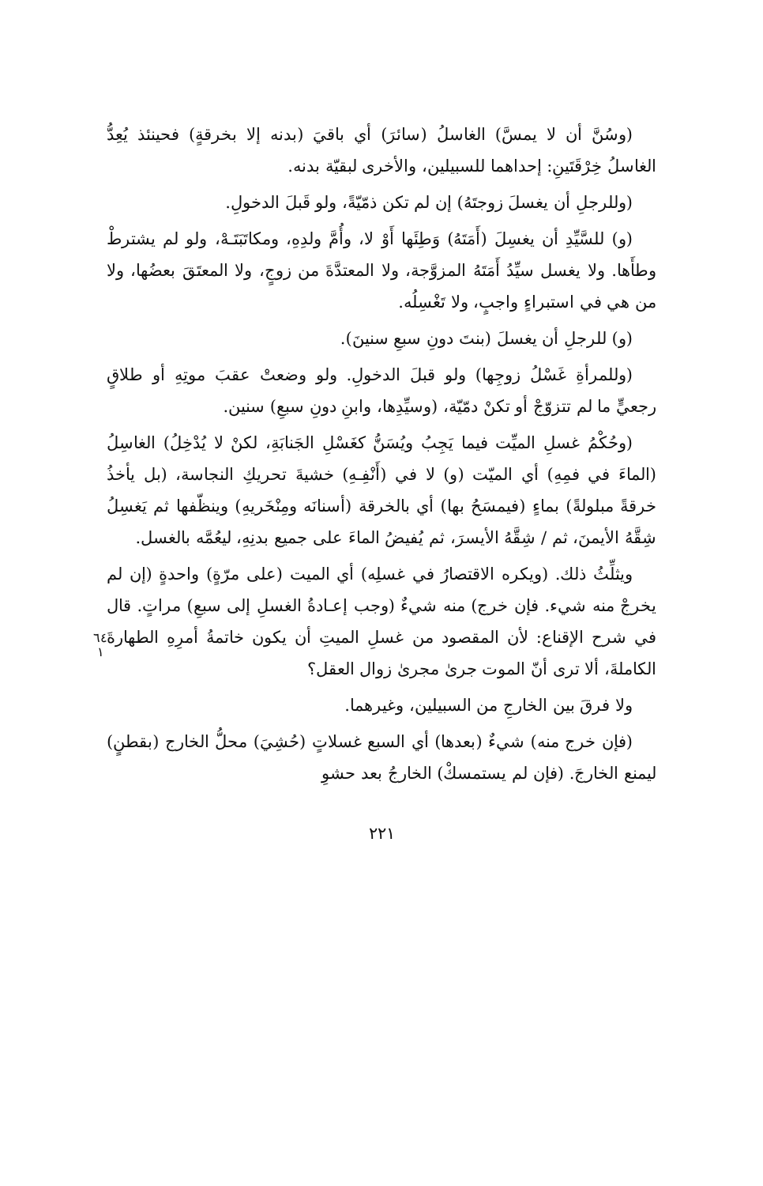(وسُنَّ أن لا يمسَّ) الغاسلُ (سائرَ) أي باقيَ (بدنه إلا بخرقةٍ) فحينئذ يُعِدُّ الغاسلُ خِرْقَتَينِ: إحداهما للسبيلين، والأخرى لبقيّة بدنه.
(وللرجلِ أن يغسلَ زوجتَهُ) إن لم تكن ذمّيّةً، ولو قَبلَ الدخولِ.
(و) للسَّيِّدِ أن يغسِلَ (أَمَتَهُ) وَطِئَها أَوْ لا، وأُمَّ ولدِهِ، ومكاتَبَتَـهْ، ولو لم يشترطْ وطأَها. ولا يغسل سيِّدُ أَمَتَهُ المزوَّجة، ولا المعتدَّةَ من زوجٍ، ولا المعتَقَ بعضُها، ولا من هي في استبراءٍ واجبٍ، ولا تَغْسِلُه.
(و) للرجلِ أن يغسلَ (بنتَ دونِ سبعِ سنينَ).
(وللمرأةِ غَسْلُ زوجِها) ولو قبلَ الدخولِ. ولو وضعتْ عقبَ موتِهِ أو طلاقٍ رجعيٍّ ما لم تتزوّجْ أو تكنْ دمّيّة، (وسيِّدِها، وابنِ دونِ سبعِ) سنين.
(وحُكْمُ غسلِ الميِّت فيما يَجِبُ ويُسَنُّ كغَسْلِ الجَنابَةِ، لكنْ لا يُدْخِلُ) الغاسِلُ (الماءَ في فمِهِ) أي الميّت (و) لا في (أَنْفِـهِ) خشيةَ تحريكِ النجاسة، (بل يأخذُ خرقةً مبلولةً) بماءٍ (فيمسَحُ بها) أي بالخرقة (أسنانَه ومِنْخَريهِ) وينظّفها ثم يَغسِلُ شِقَّهُ الأيمنَ، ثم / شِقَّهُ الأيسرَ، ثم يُفيضُ الماءَ على جميع بدنِهِ، ليعُمَّه بالغسل.
٦٤
١
ويثلِّثُ ذلك. (ويكره الاقتصارُ في غسلِه) أي الميت (على مرّةٍ) واحدةٍ (إن لم يخرجْ منه شيء. فإن خرج) منه شيءٌ (وجب إعـادةُ الغسلِ إلى سبعِ) مراتٍ. قال في شرح الإقناع: لأن المقصود من غسلِ الميتِ أن يكون خاتمةُ أمرِهِ الطهارةَ الكاملةَ، ألا ترى أنّ الموت جرىٰ مجرىٰ زوال العقل؟
ولا فرقَ بين الخارجِ من السبيلين، وغيرهما.
(فإن خرج منه) شيءٌ (بعدها) أي السبع غسلاتٍ (حُشِيَ) محلُّ الخارج (بقطنٍ) ليمنع الخارجَ. (فإن لم يستمسكْ) الخارجُ بعد حشوِ
٢٢١